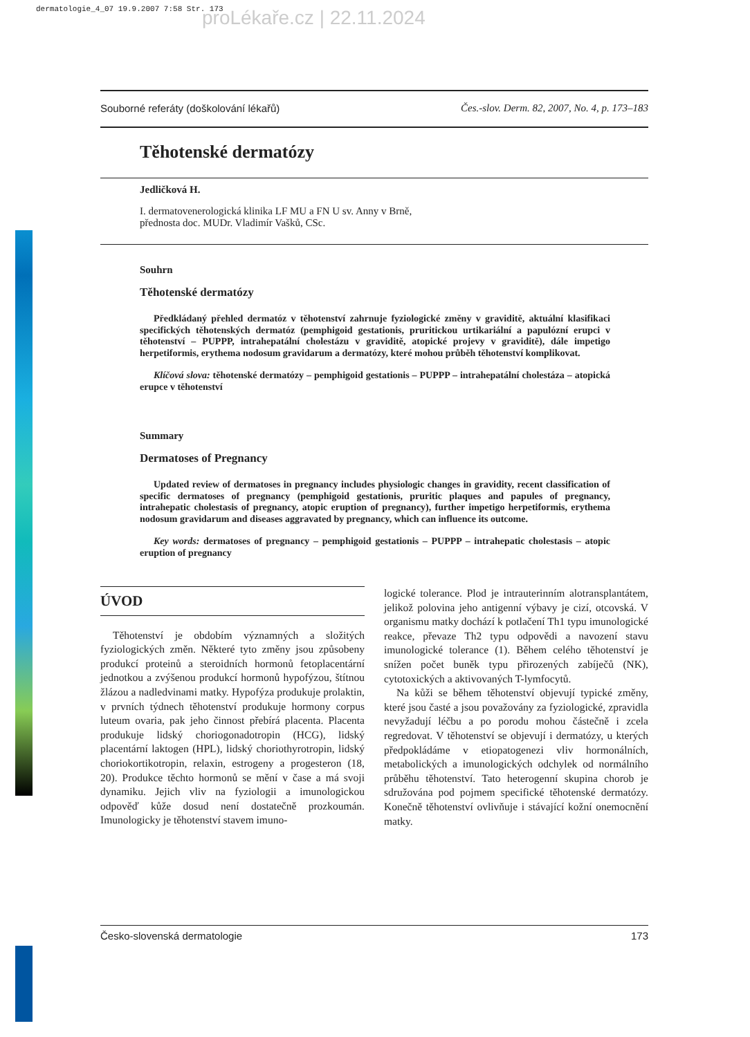dermatologie_4_07 19.9.2007 7:58 Str. 173
proLékaře.cz | 22.11.2024
Souborné referáty (doškolování lékařů) Čes.-slov. Derm. 82, 2007, No. 4, p. 173–183
Těhotenské dermatózy
Jedličková H.
I. dermatovenerologická klinika LF MU a FN U sv. Anny v Brně,
přednosta doc. MUDr. Vladimír Vašků, CSc.
Souhrn
Těhotenské dermatózy
Předkládaný přehled dermatóz v těhotenství zahrnuje fyziologické změny v graviditě, aktuální klasifikaci specifických těhotenských dermatóz (pemphigoid gestationis, pruritickou urtikariální a papulózní erupci v těhotenství – PUPPP, intrahepatální cholestázu v graviditě, atopické projevy v graviditě), dále impetigo herpetiformis, erythema nodosum gravidarum a dermatózy, které mohou průběh těhotenství komplikovat.
Klíčová slova: těhotenské dermatózy – pemphigoid gestationis – PUPPP – intrahepatální cholestáza – atopická erupce v těhotenství
Summary
Dermatoses of Pregnancy
Updated review of dermatoses in pregnancy includes physiologic changes in gravidity, recent classification of specific dermatoses of pregnancy (pemphigoid gestationis, pruritic plaques and papules of pregnancy, intrahepatic cholestasis of pregnancy, atopic eruption of pregnancy), further impetigo herpetiformis, erythema nodosum gravidarum and diseases aggravated by pregnancy, which can influence its outcome.
Key words: dermatoses of pregnancy – pemphigoid gestationis – PUPPP – intrahepatic cholestasis – atopic eruption of pregnancy
ÚVOD
Těhotenství je obdobím významných a složitých fyziologických změn. Některé tyto změny jsou způsobeny produkcí proteinů a steroidních hormonů fetoplacentární jednotkou a zvýšenou produkcí hormonů hypofýzou, štítnou žlázou a nadledvinami matky. Hypofýza produkuje prolaktin, v prvních týdnech těhotenství produkuje hormony corpus luteum ovaria, pak jeho činnost přebírá placenta. Placenta produkuje lidský choriogonadotropin (HCG), lidský placentární laktogen (HPL), lidský choriothyrotropin, lidský choriokortikotropin, relaxin, estrogeny a progesteron (18, 20). Produkce těchto hormonů se mění v čase a má svoji dynamiku. Jejich vliv na fyziologii a imunologickou odpověď kůže dosud není dostatečně prozkoumán. Imunologicky je těhotenství stavem imuno-
logické tolerance. Plod je intrauterinním alotransplantátem, jelikož polovina jeho antigenní výbavy je cizí, otcovská. V organismu matky dochází k potlačení Th1 typu imunologické reakce, převaze Th2 typu odpovědi a navození stavu imunologické tolerance (1). Během celého těhotenství je snížen počet buněk typu přirozených zabíječů (NK), cytotoxických a aktivovaných T-lymfocytů.
Na kůži se během těhotenství objevují typické změny, které jsou časté a jsou považovány za fyziologické, zpravidla nevyžadují léčbu a po porodu mohou částečně i zcela regredovat. V těhotenství se objevují i dermatózy, u kterých předpokládáme v etiopatogenezi vliv hormonálních, metabolických a imunologických odchylek od normálního průběhu těhotenství. Tato heterogenní skupina chorob je sdružována pod pojmem specifické těhotenské dermatózy. Konečně těhotenství ovlivňuje i stávající kožní onemocnění matky.
Česko-slovenská dermatologie 173